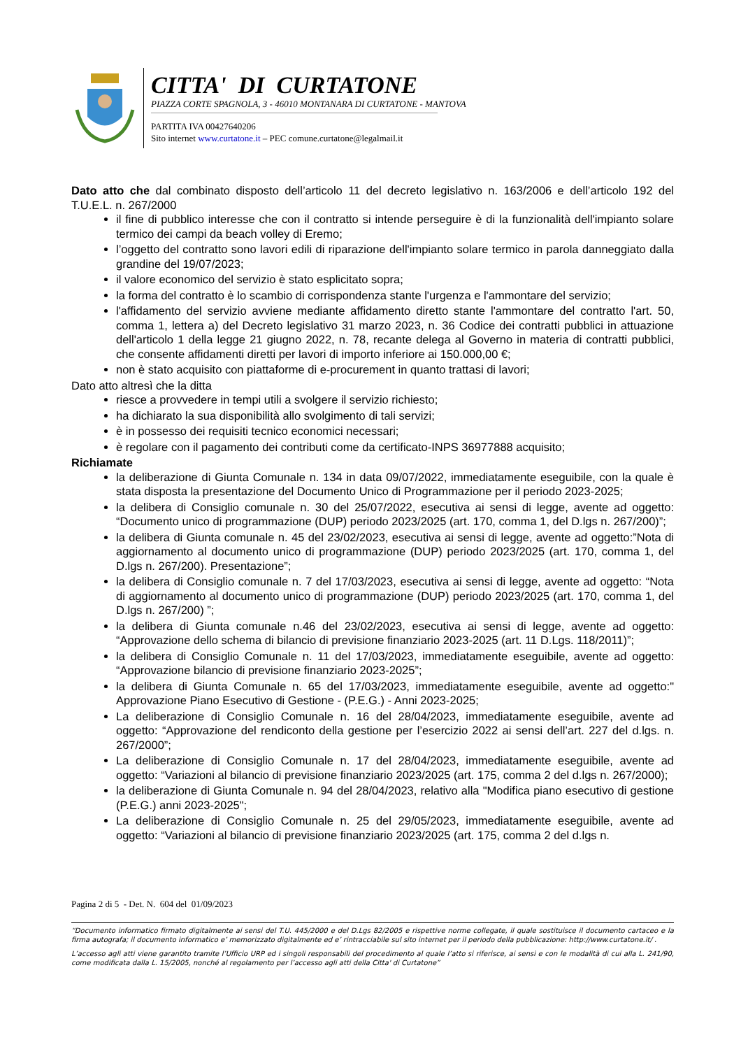CITTA' DI CURTATONE
PIAZZA CORTE SPAGNOLA, 3 - 46010 MONTANARA DI CURTATONE - MANTOVA
PARTITA IVA 00427640206
Sito internet www.curtatone.it – PEC comune.curtatone@legalmail.it
Dato atto che dal combinato disposto dell’articolo 11 del decreto legislativo n. 163/2006 e dell’articolo 192 del T.U.E.L. n. 267/2000
il fine di pubblico interesse che con il contratto si intende perseguire è di la funzionalità dell'impianto solare termico dei campi da beach volley di Eremo;
l’oggetto del contratto sono lavori edili di riparazione dell'impianto solare termico in parola danneggiato dalla grandine del 19/07/2023;
il valore economico del servizio è stato esplicitato sopra;
la forma del contratto è lo scambio di corrispondenza stante l'urgenza e l'ammontare del servizio;
l'affidamento del servizio avviene mediante affidamento diretto stante l'ammontare del contratto l'art. 50, comma 1, lettera a) del Decreto legislativo 31 marzo 2023, n. 36 Codice dei contratti pubblici in attuazione dell'articolo 1 della legge 21 giugno 2022, n. 78, recante delega al Governo in materia di contratti pubblici, che consente affidamenti diretti per lavori di importo inferiore ai 150.000,00 €;
non è stato acquisito con piattaforme di e-procurement in quanto trattasi di lavori;
Dato atto altresì che la ditta
riesce a provvedere in tempi utili a svolgere il servizio richiesto;
ha dichiarato la sua disponibilità allo svolgimento di tali servizi;
è in possesso dei requisiti tecnico economici necessari;
è regolare con il pagamento dei contributi come da certificato-INPS 36977888 acquisito;
Richiamate
la deliberazione di Giunta Comunale n. 134 in data 09/07/2022, immediatamente eseguibile, con la quale è stata disposta la presentazione del Documento Unico di Programmazione per il periodo 2023-2025;
la delibera di Consiglio comunale n. 30 del 25/07/2022, esecutiva ai sensi di legge, avente ad oggetto: “Documento unico di programmazione (DUP) periodo 2023/2025 (art. 170, comma 1, del D.lgs n. 267/200)”;
la delibera di Giunta comunale n. 45 del 23/02/2023, esecutiva ai sensi di legge, avente ad oggetto:”Nota di aggiornamento al documento unico di programmazione (DUP) periodo 2023/2025 (art. 170, comma 1, del D.lgs n. 267/200). Presentazione”;
la delibera di Consiglio comunale n. 7 del 17/03/2023, esecutiva ai sensi di legge, avente ad oggetto: “Nota di aggiornamento al documento unico di programmazione (DUP) periodo 2023/2025 (art. 170, comma 1, del D.lgs n. 267/200) ”;
la delibera di Giunta comunale n.46 del 23/02/2023, esecutiva ai sensi di legge, avente ad oggetto: “Approvazione dello schema di bilancio di previsione finanziario 2023-2025 (art. 11 D.Lgs. 118/2011)”;
la delibera di Consiglio Comunale n. 11 del 17/03/2023, immediatamente eseguibile, avente ad oggetto: “Approvazione bilancio di previsione finanziario 2023-2025”;
la delibera di Giunta Comunale n. 65 del 17/03/2023, immediatamente eseguibile, avente ad oggetto:" Approvazione Piano Esecutivo di Gestione - (P.E.G.) - Anni 2023-2025;
La deliberazione di Consiglio Comunale n. 16 del 28/04/2023, immediatamente eseguibile, avente ad oggetto: “Approvazione del rendiconto della gestione per l’esercizio 2022 ai sensi dell’art. 227 del d.lgs. n. 267/2000”;
La deliberazione di Consiglio Comunale n. 17 del 28/04/2023, immediatamente eseguibile, avente ad oggetto: “Variazioni al bilancio di previsione finanziario 2023/2025 (art. 175, comma 2 del d.lgs n. 267/2000);
la deliberazione di Giunta Comunale n. 94 del 28/04/2023, relativo alla "Modifica piano esecutivo di gestione (P.E.G.) anni 2023-2025";
La deliberazione di Consiglio Comunale n. 25 del 29/05/2023, immediatamente eseguibile, avente ad oggetto: “Variazioni al bilancio di previsione finanziario 2023/2025 (art. 175, comma 2 del d.lgs n.
Pagina 2 di 5 - Det. N. 604 del 01/09/2023
“Documento informatico firmato digitalmente ai sensi del T.U. 445/2000 e del D.Lgs 82/2005 e rispettive norme collegate, il quale sostituisce il documento cartaceo e la firma autografa; il documento informatico e’ memorizzato digitalmente ed e’ rintracciabile sul sito internet per il periodo della pubblicazione: http://www.curtatone.it/ .
L’accesso agli atti viene garantito tramite l’Ufficio URP ed i singoli responsabili del procedimento al quale l’atto si riferisce, ai sensi e con le modalità di cui alla L. 241/90, come modificata dalla L. 15/2005, nonché al regolamento per l’accesso agli atti della Citta' di Curtatone”